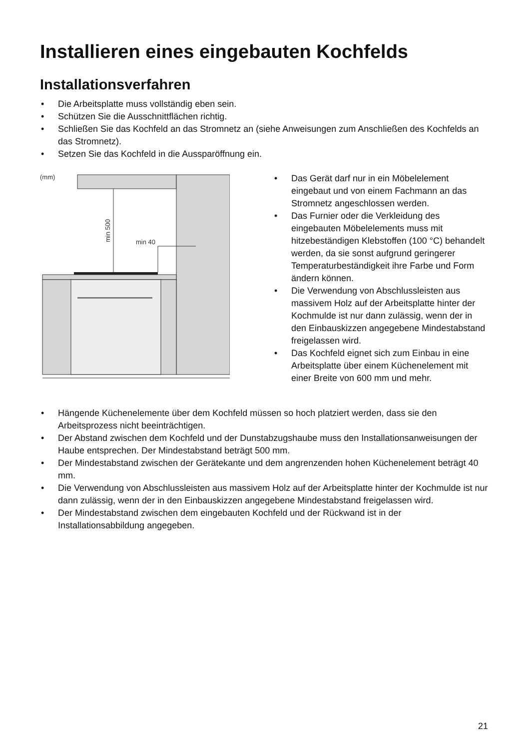Installieren eines eingebauten Kochfelds
Installationsverfahren
• Die Arbeitsplatte muss vollständig eben sein.
• Schützen Sie die Ausschnittflächen richtig.
• Schließen Sie das Kochfeld an das Stromnetz an (siehe Anweisungen zum Anschließen des Kochfelds an das Stromnetz).
• Setzen Sie das Kochfeld in die Ausspar­öffnung ein.
(mm)
min 500
min 40
• Das Gerät darf nur in ein Möbelelement eingebaut und von einem Fachmann an das Stromnetz angeschlossen werden.
• Das Furnier oder die Verkleidung des eingebauten Möbelelements muss mit hitzebeständigen Klebstoffen (100 °C) behandelt werden, da sie sonst aufgrund geringerer Temperaturbeständigkeit ihre Farbe und Form ändern können.
• Die Verwendung von Abschlussleisten aus massivem Holz auf der Arbeitsplatte hinter der Kochmulde ist nur dann zulässig, wenn der in den Einbauskizzen angegebene Mindestabstand freigelassen wird.
• Das Kochfeld eignet sich zum Einbau in eine Arbeitsplatte über einem Küchenelement mit einer Breite von 600 mm und mehr.
• Hängende Küchenelemente über dem Kochfeld müssen so hoch platziert werden, dass sie den Arbeitsprozess nicht beeinträchtigen.
• Der Abstand zwischen dem Kochfeld und der Dunstabzugshaube muss den Installationsanweisungen der Haube entsprechen. Der Mindestabstand beträgt 500 mm.
• Der Mindestabstand zwischen der Gerätekante und dem angrenzenden hohen Küchenelement beträgt 40 mm.
• Die Verwendung von Abschlussleisten aus massivem Holz auf der Arbeitsplatte hinter der Kochmulde ist nur dann zulässig, wenn der in den Einbauskizzen angegebene Mindestabstand freigelassen wird.
• Der Mindestabstand zwischen dem eingebauten Kochfeld und der Rückwand ist in der Installationsabbildung angegeben.
21